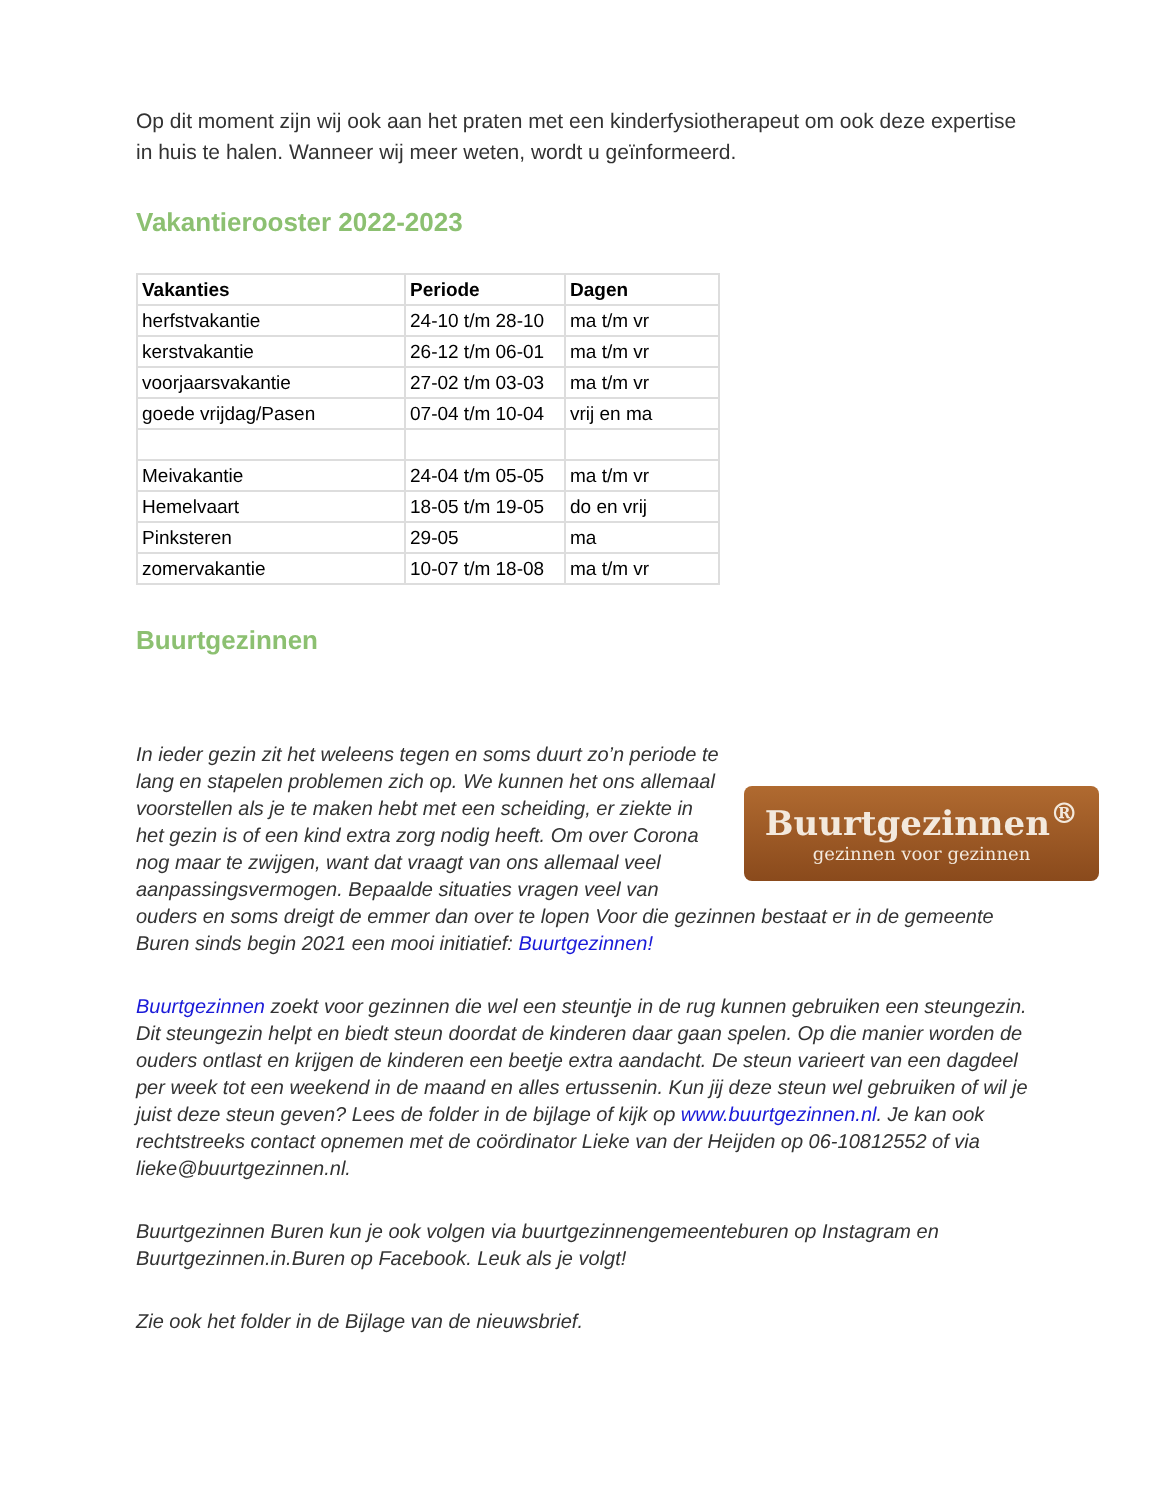Op dit moment zijn wij ook aan het praten met een kinderfysiotherapeut om ook deze expertise in huis te halen. Wanneer wij meer weten, wordt u geïnformeerd.
Vakantierooster 2022-2023
| Vakanties | Periode | Dagen |
| --- | --- | --- |
| herfstvakantie | 24-10 t/m 28-10 | ma t/m vr |
| kerstvakantie | 26-12 t/m 06-01 | ma t/m vr |
| voorjaarsvakantie | 27-02 t/m 03-03 | ma t/m vr |
| goede vrijdag/Pasen | 07-04 t/m 10-04 | vrij en ma |
| Meivakantie | 24-04 t/m 05-05 | ma t/m vr |
| Hemelvaart | 18-05 t/m 19-05 | do en vrij |
| Pinksteren | 29-05 | ma |
| zomervakantie | 10-07 t/m 18-08 | ma t/m vr |
Buurtgezinnen
Buurtgezinnen<sup>®</sup>
gezinnen voor gezinnen
In ieder gezin zit het weleens tegen en soms duurt zo’n periode te lang en stapelen problemen zich op. We kunnen het ons allemaal voorstellen als je te maken hebt met een scheiding, er ziekte in het gezin is of een kind extra zorg nodig heeft. Om over Corona nog maar te zwijgen, want dat vraagt van ons allemaal veel aanpassingsvermogen. Bepaalde situaties vragen veel van ouders en soms dreigt de emmer dan over te lopen Voor die gezinnen bestaat er in de gemeente Buren sinds begin 2021 een mooi initiatief: Buurtgezinnen!
Buurtgezinnen zoekt voor gezinnen die wel een steuntje in de rug kunnen gebruiken een steungezin. Dit steungezin helpt en biedt steun doordat de kinderen daar gaan spelen. Op die manier worden de ouders ontlast en krijgen de kinderen een beetje extra aandacht. De steun varieert van een dagdeel per week tot een weekend in de maand en alles ertussenin. Kun jij deze steun wel gebruiken of wil je juist deze steun geven? Lees de folder in de bijlage of kijk op www.buurtgezinnen.nl. Je kan ook rechtstreeks contact opnemen met de coördinator Lieke van der Heijden op 06-10812552 of via lieke@buurtgezinnen.nl.
Buurtgezinnen Buren kun je ook volgen via buurtgezinnengemeenteburen op Instagram en Buurtgezinnen.in.Buren op Facebook. Leuk als je volgt!
Zie ook het folder in de Bijlage van de nieuwsbrief.